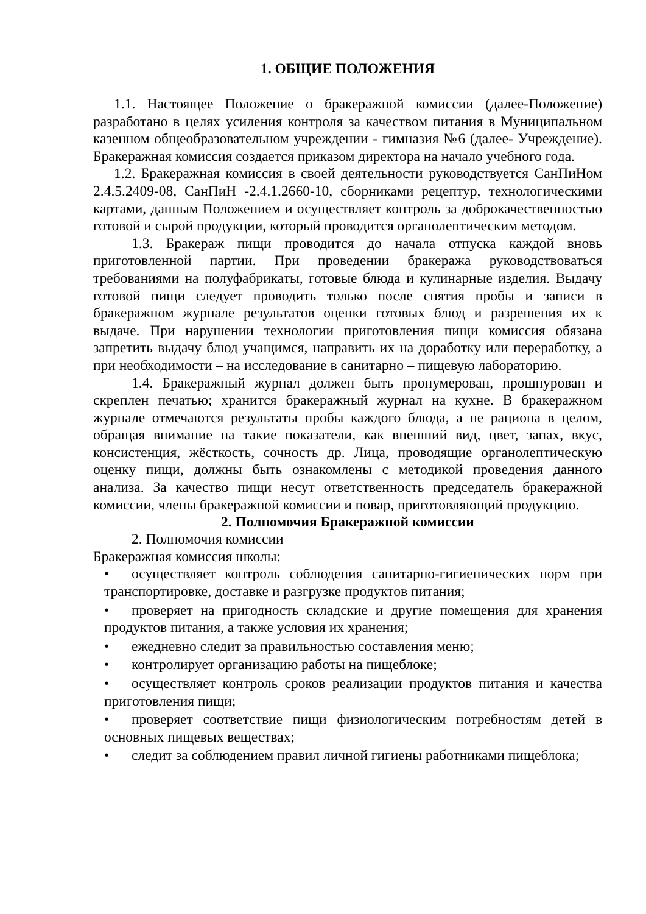1. ОБЩИЕ ПОЛОЖЕНИЯ
1.1. Настоящее Положение о бракеражной комиссии (далее-Положение) разработано в целях усиления контроля за качеством питания в Муниципальном казенном общеобразовательном учреждении - гимназия №6 (далее- Учреждение). Бракеражная комиссия создается приказом директора на начало учебного года.
1.2. Бракеражная комиссия в своей деятельности руководствуется СанПиНом 2.4.5.2409-08, СанПиН -2.4.1.2660-10, сборниками рецептур, технологическими картами, данным Положением и осуществляет контроль за доброкачественностью готовой и сырой продукции, который проводится органолептическим методом.
1.3. Бракераж пищи проводится до начала отпуска каждой вновь приготовленной партии. При проведении бракеража руководствоваться требованиями на полуфабрикаты, готовые блюда и кулинарные изделия. Выдачу готовой пищи следует проводить только после снятия пробы и записи в бракеражном журнале результатов оценки готовых блюд и разрешения их к выдаче. При нарушении технологии приготовления пищи комиссия обязана запретить выдачу блюд учащимся, направить их на доработку или переработку, а при необходимости – на исследование в санитарно – пищевую лабораторию.
1.4. Бракеражный журнал должен быть пронумерован, прошнурован и скреплен печатью; хранится бракеражный журнал на кухне. В бракеражном журнале отмечаются результаты пробы каждого блюда, а не рациона в целом, обращая внимание на такие показатели, как внешний вид, цвет, запах, вкус, консистенция, жёсткость, сочность др. Лица, проводящие органолептическую оценку пищи, должны быть ознакомлены с методикой проведения данного анализа. За качество пищи несут ответственность председатель бракеражной комиссии, члены бракеражной комиссии и повар, приготовляющий продукцию.
2. Полномочия Бракеражной комиссии
2. Полномочия комиссии
Бракеражная комиссия школы:
• осуществляет контроль соблюдения санитарно-гигиенических норм при транспортировке, доставке и разгрузке продуктов питания;
• проверяет на пригодность складские и другие помещения для хранения продуктов питания, а также условия их хранения;
• ежедневно следит за правильностью составления меню;
• контролирует организацию работы на пищеблоке;
• осуществляет контроль сроков реализации продуктов питания и качества приготовления пищи;
• проверяет соответствие пищи физиологическим потребностям детей в основных пищевых веществах;
• следит за соблюдением правил личной гигиены работниками пищеблока;